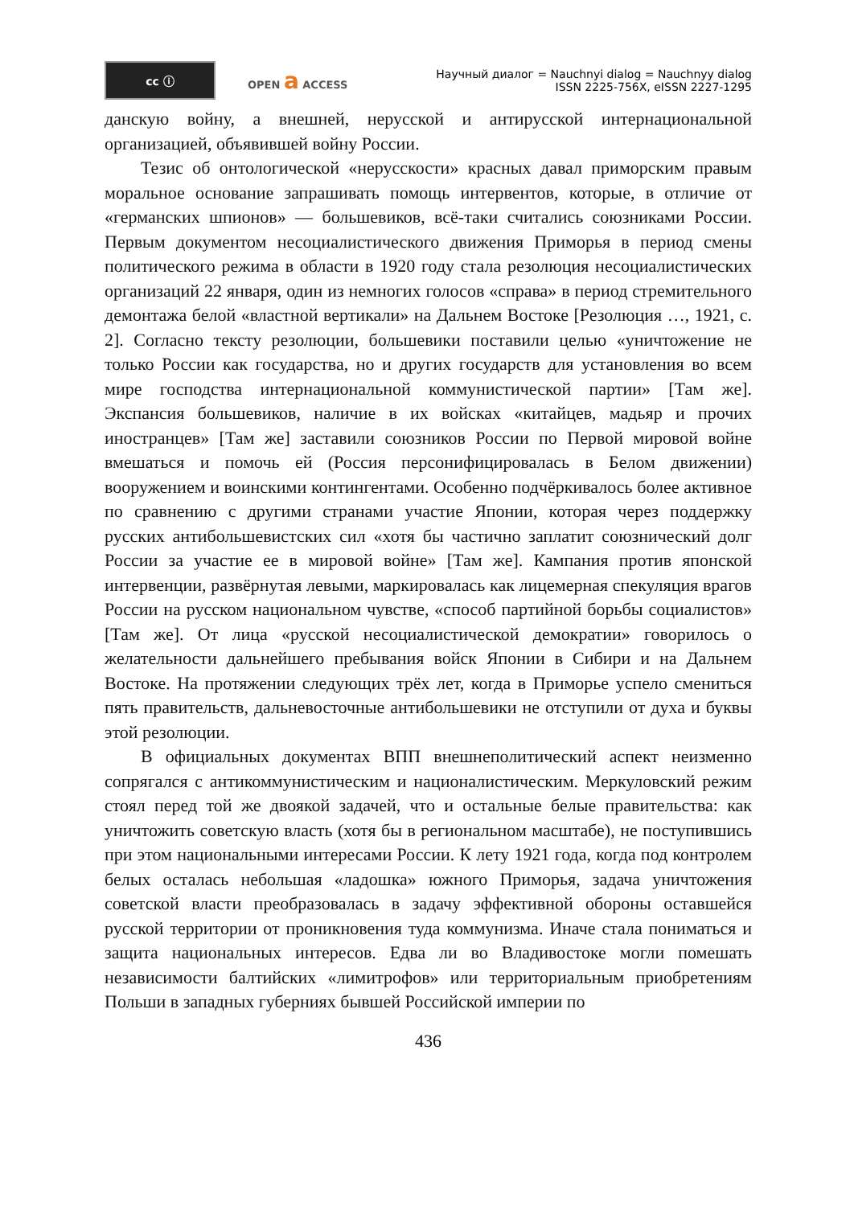cc ⓘ
OPEN a ACCESS
Научный диалог = Nauchnyi dialog = Nauchnyy dialog
ISSN 2225-756X, eISSN 2227-1295
данскую войну, а внешней, нерусской и антирусской интернациональной организацией, объявившей войну России.
Тезис об онтологической «нерусскости» красных давал приморским правым моральное основание запрашивать помощь интервентов, которые, в отличие от «германских шпионов» — большевиков, всё-таки считались союзниками России. Первым документом несоциалистического движения Приморья в период смены политического режима в области в 1920 году стала резолюция несоциалистических организаций 22 января, один из немногих голосов «справа» в период стремительного демонтажа белой «властной вертикали» на Дальнем Востоке [Резолюция …, 1921, с. 2]. Согласно тексту резолюции, большевики поставили целью «уничтожение не только России как государства, но и других государств для установления во всем мире господства интернациональной коммунистической партии» [Там же]. Экспансия большевиков, наличие в их войсках «китайцев, мадьяр и прочих иностранцев» [Там же] заставили союзников России по Первой мировой войне вмешаться и помочь ей (Россия персонифицировалась в Белом движении) вооружением и воинскими контингентами. Особенно подчёркивалось более активное по сравнению с другими странами участие Японии, которая через поддержку русских антибольшевистских сил «хотя бы частично заплатит союзнический долг России за участие ее в мировой войне» [Там же]. Кампания против японской интервенции, развёрнутая левыми, маркировалась как лицемерная спекуляция врагов России на русском национальном чувстве, «способ партийной борьбы социалистов» [Там же]. От лица «русской несоциалистической демократии» говорилось о желательности дальнейшего пребывания войск Японии в Сибири и на Дальнем Востоке. На протяжении следующих трёх лет, когда в Приморье успело смениться пять правительств, дальневосточные антибольшевики не отступили от духа и буквы этой резолюции.
В официальных документах ВПП внешнеполитический аспект неизменно сопрягался с антикоммунистическим и националистическим. Меркуловский режим стоял перед той же двоякой задачей, что и остальные белые правительства: как уничтожить советскую власть (хотя бы в региональном масштабе), не поступившись при этом национальными интересами России. К лету 1921 года, когда под контролем белых осталась небольшая «ладошка» южного Приморья, задача уничтожения советской власти преобразовалась в задачу эффективной обороны оставшейся русской территории от проникновения туда коммунизма. Иначе стала пониматься и защита национальных интересов. Едва ли во Владивостоке могли помешать независимости балтийских «лимитрофов» или территориальным приобретениям Польши в западных губерниях бывшей Российской империи по
436